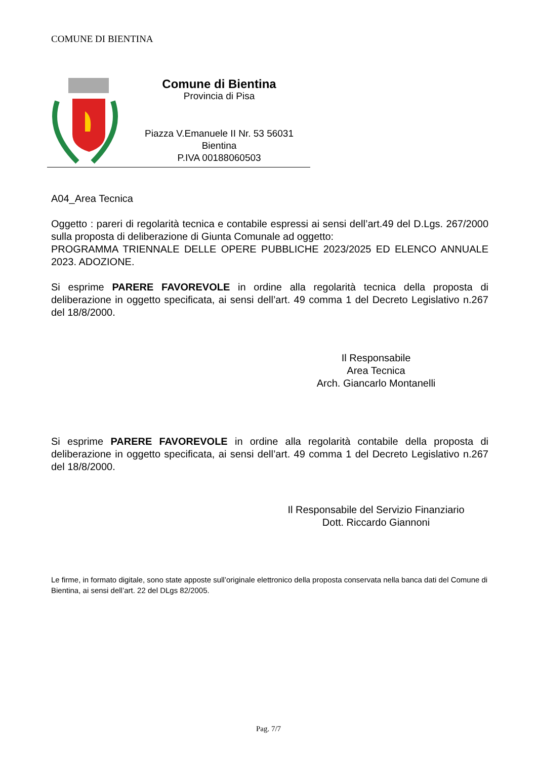COMUNE DI BIENTINA
Comune di Bientina
Provincia di Pisa
Piazza V.Emanuele II Nr. 53 56031
Bientina
P.IVA 00188060503
A04_Area Tecnica
Oggetto : pareri di regolarità tecnica e contabile espressi ai sensi dell’art.49 del D.Lgs. 267/2000 sulla proposta di deliberazione di Giunta Comunale ad oggetto:
PROGRAMMA TRIENNALE DELLE OPERE PUBBLICHE 2023/2025 ED ELENCO ANNUALE 2023. ADOZIONE.
Si esprime PARERE FAVOREVOLE in ordine alla regolarità tecnica della proposta di deliberazione in oggetto specificata, ai sensi dell’art. 49 comma 1 del Decreto Legislativo n.267 del 18/8/2000.
Il Responsabile
Area Tecnica
Arch. Giancarlo Montanelli
Si esprime PARERE FAVOREVOLE in ordine alla regolarità contabile della proposta di deliberazione in oggetto specificata, ai sensi dell’art. 49 comma 1 del Decreto Legislativo n.267 del 18/8/2000.
Il Responsabile del Servizio Finanziario
Dott. Riccardo Giannoni
Le firme, in formato digitale, sono state apposte sull’originale elettronico della proposta conservata nella banca dati del Comune di Bientina, ai sensi dell’art. 22 del DLgs 82/2005.
Pag. 7/7